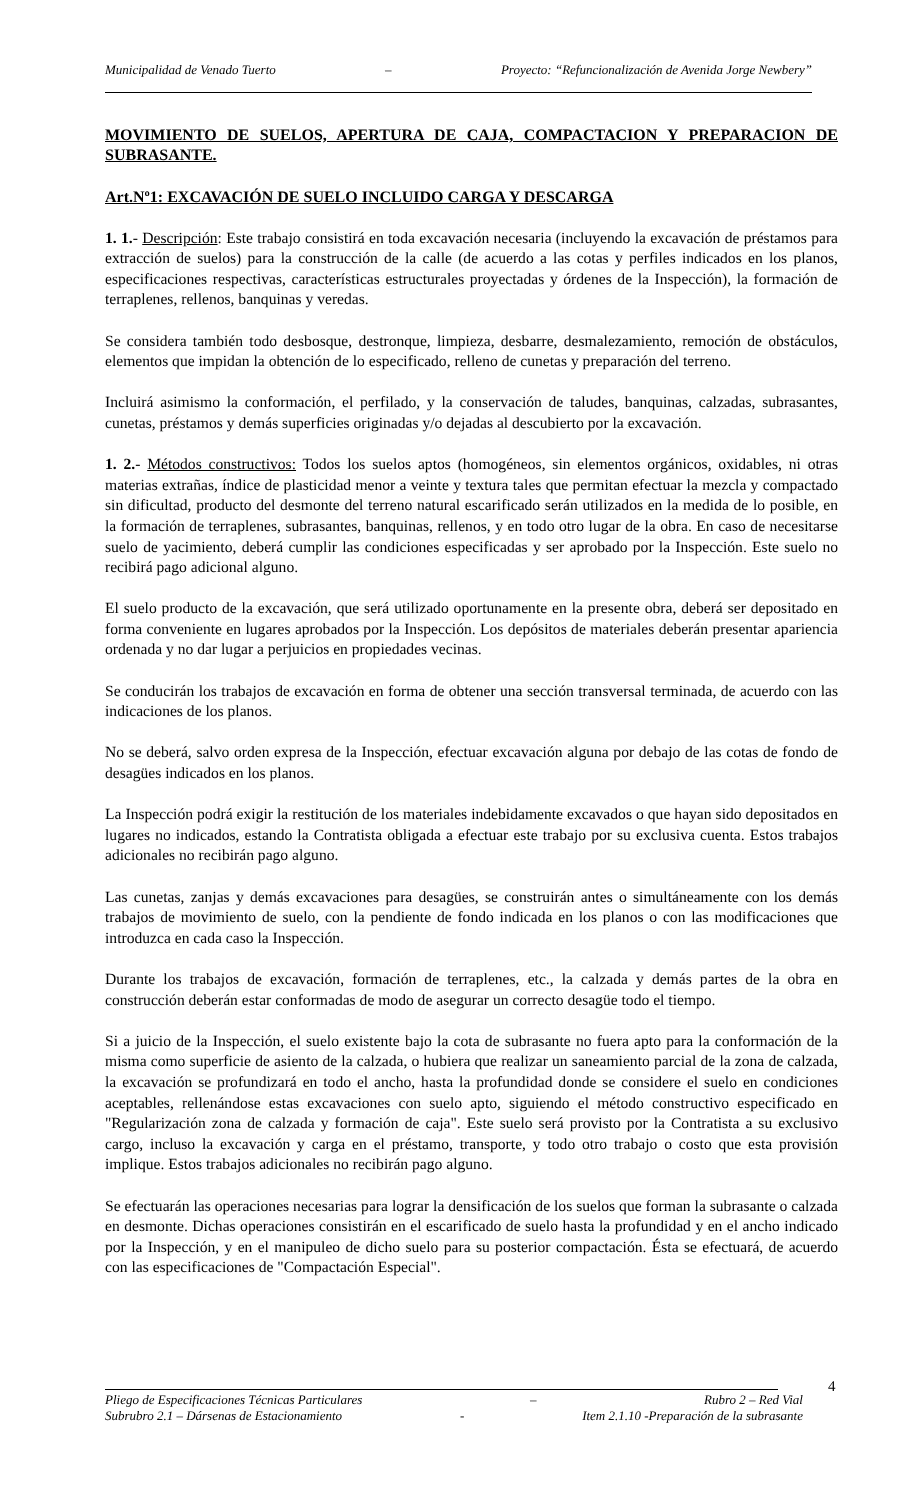Municipalidad de Venado Tuerto – Proyecto: “Refuncionalización de Avenida Jorge Newbery”
MOVIMIENTO DE SUELOS, APERTURA DE CAJA, COMPACTACION Y PREPARACION DE SUBRASANTE.
Art.Nº1: EXCAVACIÓN DE SUELO INCLUIDO CARGA Y DESCARGA
1. 1.- Descripción: Este trabajo consistirá en toda excavación necesaria (incluyendo la excavación de préstamos para extracción de suelos) para la construcción de la calle (de acuerdo a las cotas y perfiles indicados en los planos, especificaciones respectivas, características estructurales proyectadas y órdenes de la Inspección), la formación de terraplenes, rellenos, banquinas y veredas.
Se considera también todo desbosque, destronque, limpieza, desbarre, desmalezamiento, remoción de obstáculos, elementos que impidan la obtención de lo especificado, relleno de cunetas y preparación del terreno.
Incluirá asimismo la conformación, el perfilado, y la conservación de taludes, banquinas, calzadas, subrasantes, cunetas, préstamos y demás superficies originadas y/o dejadas al descubierto por la excavación.
1. 2.- Métodos constructivos: Todos los suelos aptos (homogéneos, sin elementos orgánicos, oxidables, ni otras materias extrañas, índice de plasticidad menor a veinte y textura tales que permitan efectuar la mezcla y compactado sin dificultad, producto del desmonte del terreno natural escarificado serán utilizados en la medida de lo posible, en la formación de terraplenes, subrasantes, banquinas, rellenos, y en todo otro lugar de la obra. En caso de necesitarse suelo de yacimiento, deberá cumplir las condiciones especificadas y ser aprobado por la Inspección. Este suelo no recibirá pago adicional alguno.
El suelo producto de la excavación, que será utilizado oportunamente en la presente obra, deberá ser depositado en forma conveniente en lugares aprobados por la Inspección. Los depósitos de materiales deberán presentar apariencia ordenada y no dar lugar a perjuicios en propiedades vecinas.
Se conducirán los trabajos de excavación en forma de obtener una sección transversal terminada, de acuerdo con las indicaciones de los planos.
No se deberá, salvo orden expresa de la Inspección, efectuar excavación alguna por debajo de las cotas de fondo de desagües indicados en los planos.
La Inspección podrá exigir la restitución de los materiales indebidamente excavados o que hayan sido depositados en lugares no indicados, estando la Contratista obligada a efectuar este trabajo por su exclusiva cuenta. Estos trabajos adicionales no recibirán pago alguno.
Las cunetas, zanjas y demás excavaciones para desagües, se construirán antes o simultáneamente con los demás trabajos de movimiento de suelo, con la pendiente de fondo indicada en los planos o con las modificaciones que introduzca en cada caso la Inspección.
Durante los trabajos de excavación, formación de terraplenes, etc., la calzada y demás partes de la obra en construcción deberán estar conformadas de modo de asegurar un correcto desagüe todo el tiempo.
Si a juicio de la Inspección, el suelo existente bajo la cota de subrasante no fuera apto para la conformación de la misma como superficie de asiento de la calzada, o hubiera que realizar un saneamiento parcial de la zona de calzada, la excavación se profundizará en todo el ancho, hasta la profundidad donde se considere el suelo en condiciones aceptables, rellenándose estas excavaciones con suelo apto, siguiendo el método constructivo especificado en "Regularización zona de calzada y formación de caja". Este suelo será provisto por la Contratista a su exclusivo cargo, incluso la excavación y carga en el préstamo, transporte, y todo otro trabajo o costo que esta provisión implique. Estos trabajos adicionales no recibirán pago alguno.
Se efectuarán las operaciones necesarias para lograr la densificación de los suelos que forman la subrasante o calzada en desmonte. Dichas operaciones consistirán en el escarificado de suelo hasta la profundidad y en el ancho indicado por la Inspección, y en el manipuleo de dicho suelo para su posterior compactación. Ésta se efectuará, de acuerdo con las especificaciones de "Compactación Especial".
4
Pliego de Especificaciones Técnicas Particulares – Rubro 2 – Red Vial
Subrubro 2.1 – Dársenas de Estacionamiento - Item 2.1.10 -Preparación de la subrasante